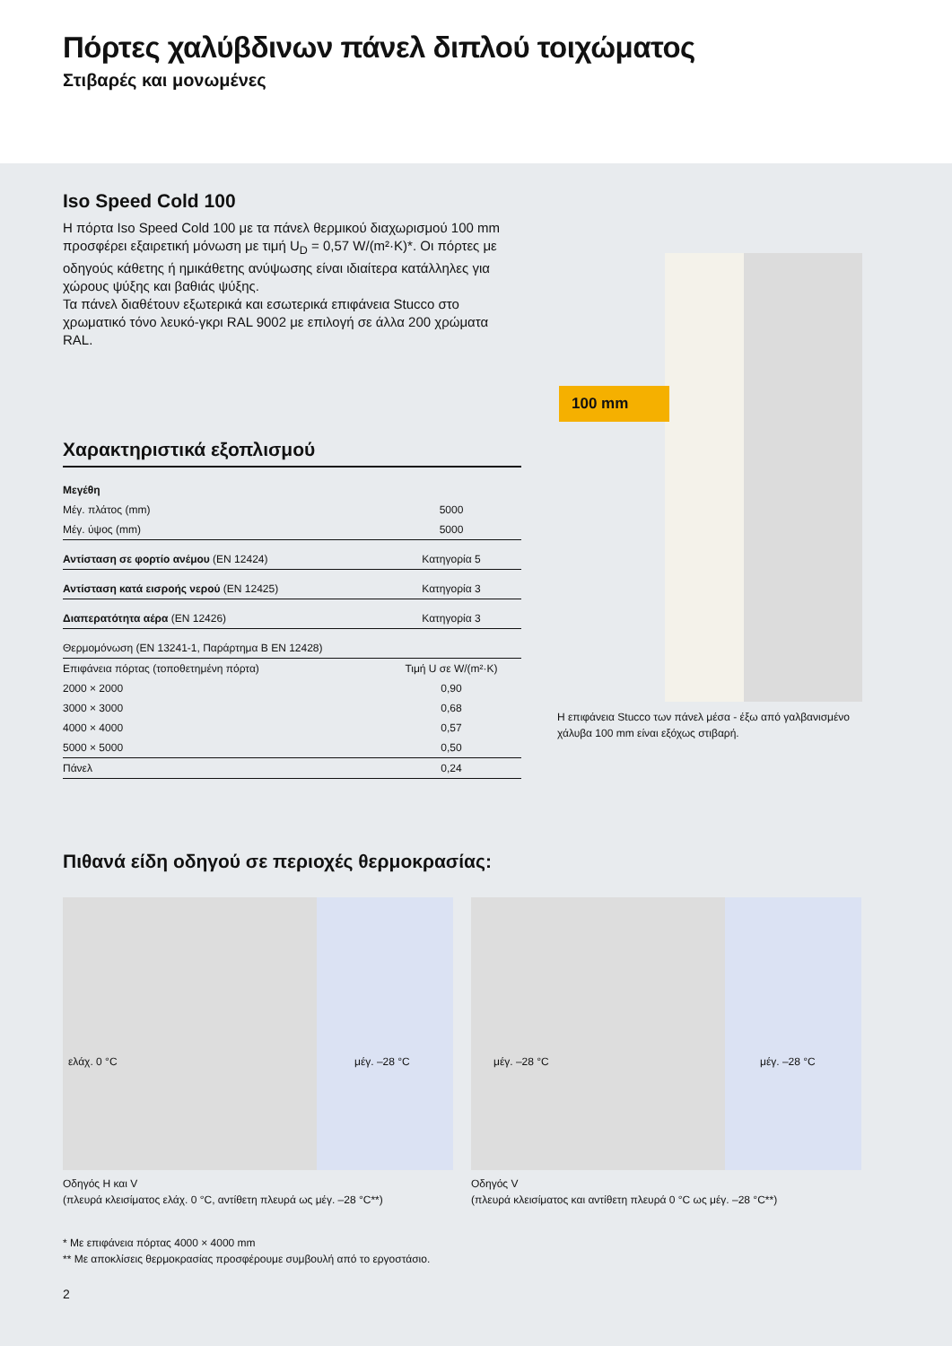Πόρτες χαλύβδινων πάνελ διπλού τοιχώματος
Στιβαρές και μονωμένες
Iso Speed Cold 100
Η πόρτα Iso Speed Cold 100 με τα πάνελ θερμικού διαχωρισμού 100 mm προσφέρει εξαιρετική μόνωση με τιμή U<sub>D</sub> = 0,57 W/(m²·K)*. Οι πόρτες με οδηγούς κάθετης ή ημικάθετης ανύψωσης είναι ιδιαίτερα κατάλληλες για χώρους ψύξης και βαθιάς ψύξης.
Τα πάνελ διαθέτουν εξωτερικά και εσωτερικά επιφάνεια Stucco στο χρωματικό τόνο λευκό-γκρι RAL 9002 με επιλογή σε άλλα 200 χρώματα RAL.
Χαρακτηριστικά εξοπλισμού
| Μεγέθη | |
| Μέγ. πλάτος (mm) | 5000 |
| Μέγ. ύψος (mm) | 5000 |
| Αντίσταση σε φορτίο ανέμου (EN 12424) | Κατηγορία 5 |
| Αντίσταση κατά εισροής νερού (EN 12425) | Κατηγορία 3 |
| Διαπερατότητα αέρα (EN 12426) | Κατηγορία 3 |
| Θερμομόνωση (EN 13241-1, Παράρτημα B EN 12428) | |
| Επιφάνεια πόρτας (τοποθετημένη πόρτα) | Τιμή U σε W/(m²·K) |
| 2000 × 2000 | 0,90 |
| 3000 × 3000 | 0,68 |
| 4000 × 4000 | 0,57 |
| 5000 × 5000 | 0,50 |
| Πάνελ | 0,24 |
100 mm
Η επιφάνεια Stucco των πάνελ μέσα - έξω από γαλβανισμένο χάλυβα 100 mm είναι εξόχως στιβαρή.
Πιθανά είδη οδηγού σε περιοχές θερμοκρασίας:
ελάχ. 0 °C μέγ. –28 °C
Οδηγός H και V
(πλευρά κλεισίματος ελάχ. 0 °C, αντίθετη πλευρά ως μέγ. –28 °C**)
μέγ. –28 °C μέγ. –28 °C
Οδηγός V
(πλευρά κλεισίματος και αντίθετη πλευρά 0 °C ως μέγ. –28 °C**)
* Με επιφάνεια πόρτας 4000 × 4000 mm
** Με αποκλίσεις θερμοκρασίας προσφέρουμε συμβουλή από το εργοστάσιο.
2